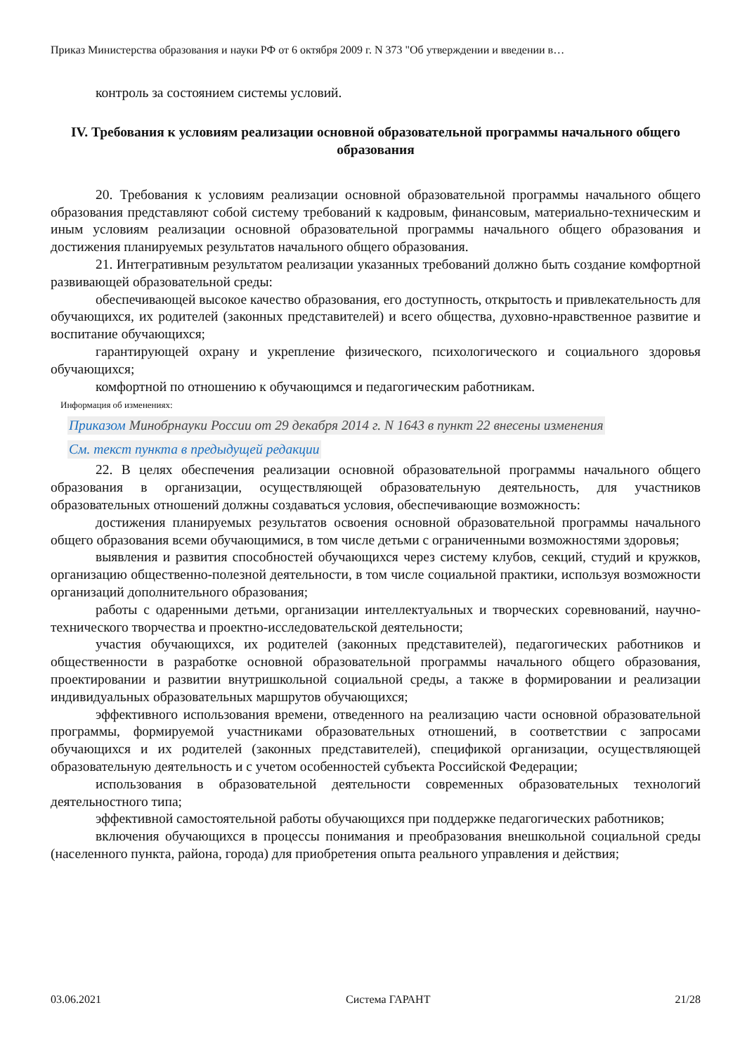Приказ Министерства образования и науки РФ от 6 октября 2009 г. N 373 "Об утверждении и введении в…
контроль за состоянием системы условий.
IV. Требования к условиям реализации основной образовательной программы начального общего образования
20. Требования к условиям реализации основной образовательной программы начального общего образования представляют собой систему требований к кадровым, финансовым, материально-техническим и иным условиям реализации основной образовательной программы начального общего образования и достижения планируемых результатов начального общего образования.
21. Интегративным результатом реализации указанных требований должно быть создание комфортной развивающей образовательной среды:
обеспечивающей высокое качество образования, его доступность, открытость и привлекательность для обучающихся, их родителей (законных представителей) и всего общества, духовно-нравственное развитие и воспитание обучающихся;
гарантирующей охрану и укрепление физического, психологического и социального здоровья обучающихся;
комфортной по отношению к обучающимся и педагогическим работникам.
Информация об изменениях:
Приказом Минобрнауки России от 29 декабря 2014 г. N 1643 в пункт 22 внесены изменения
См. текст пункта в предыдущей редакции
22. В целях обеспечения реализации основной образовательной программы начального общего образования в организации, осуществляющей образовательную деятельность, для участников образовательных отношений должны создаваться условия, обеспечивающие возможность:
достижения планируемых результатов освоения основной образовательной программы начального общего образования всеми обучающимися, в том числе детьми с ограниченными возможностями здоровья;
выявления и развития способностей обучающихся через систему клубов, секций, студий и кружков, организацию общественно-полезной деятельности, в том числе социальной практики, используя возможности организаций дополнительного образования;
работы с одаренными детьми, организации интеллектуальных и творческих соревнований, научно-технического творчества и проектно-исследовательской деятельности;
участия обучающихся, их родителей (законных представителей), педагогических работников и общественности в разработке основной образовательной программы начального общего образования, проектировании и развитии внутришкольной социальной среды, а также в формировании и реализации индивидуальных образовательных маршрутов обучающихся;
эффективного использования времени, отведенного на реализацию части основной образовательной программы, формируемой участниками образовательных отношений, в соответствии с запросами обучающихся и их родителей (законных представителей), спецификой организации, осуществляющей образовательную деятельность и с учетом особенностей субъекта Российской Федерации;
использования в образовательной деятельности современных образовательных технологий деятельностного типа;
эффективной самостоятельной работы обучающихся при поддержке педагогических работников;
включения обучающихся в процессы понимания и преобразования внешкольной социальной среды (населенного пункта, района, города) для приобретения опыта реального управления и действия;
03.06.2021 Система ГАРАНТ 21/28